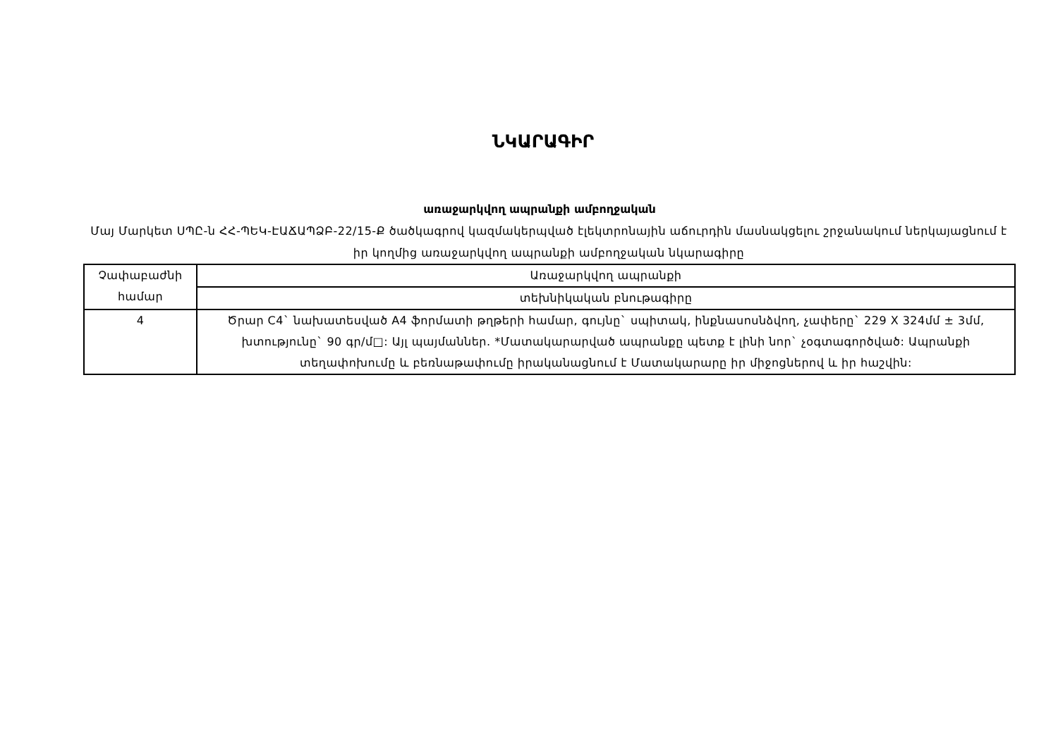ՆԿԱՐԱԳԻՐ
առաջարկվող ապրանքի ամբողջական
Մայ Մարկետ ՍՊԸ-ն ՀՀ-ՊԵԿ-ԷԱՃԱՊՁԲ-22/15-Ք ծածկագրով կազմակերպված էլեկտրոնային աճուրդին մասնակցելու շրջանակում ներկայացնում է իր կողմից առաջարկվող ապրանքի ամբողջական նկարագիրը
| Չափաբաժնի համար | Առաջարկվող ապրանքի |
| | տեխնիկական բնութագիրը |
| 4 | Ծրար C4` նախատեսված A4 ֆորմատի թղթերի համար, գույնը` սպիտակ, ինքնասոսնձվող, չափերը` 229 X 324մմ ± 3մմ, խտությունը` 90 գր/մ□: Այլ պայմաններ. *Մատակարարված ապրանքը պետք է լինի նոր` չօգտագործված: Ապրանքի տեղափոխումը և բեռնաթափումը իրականացնում է Մատակարարը իր միջոցներով և իր հաշվին: |